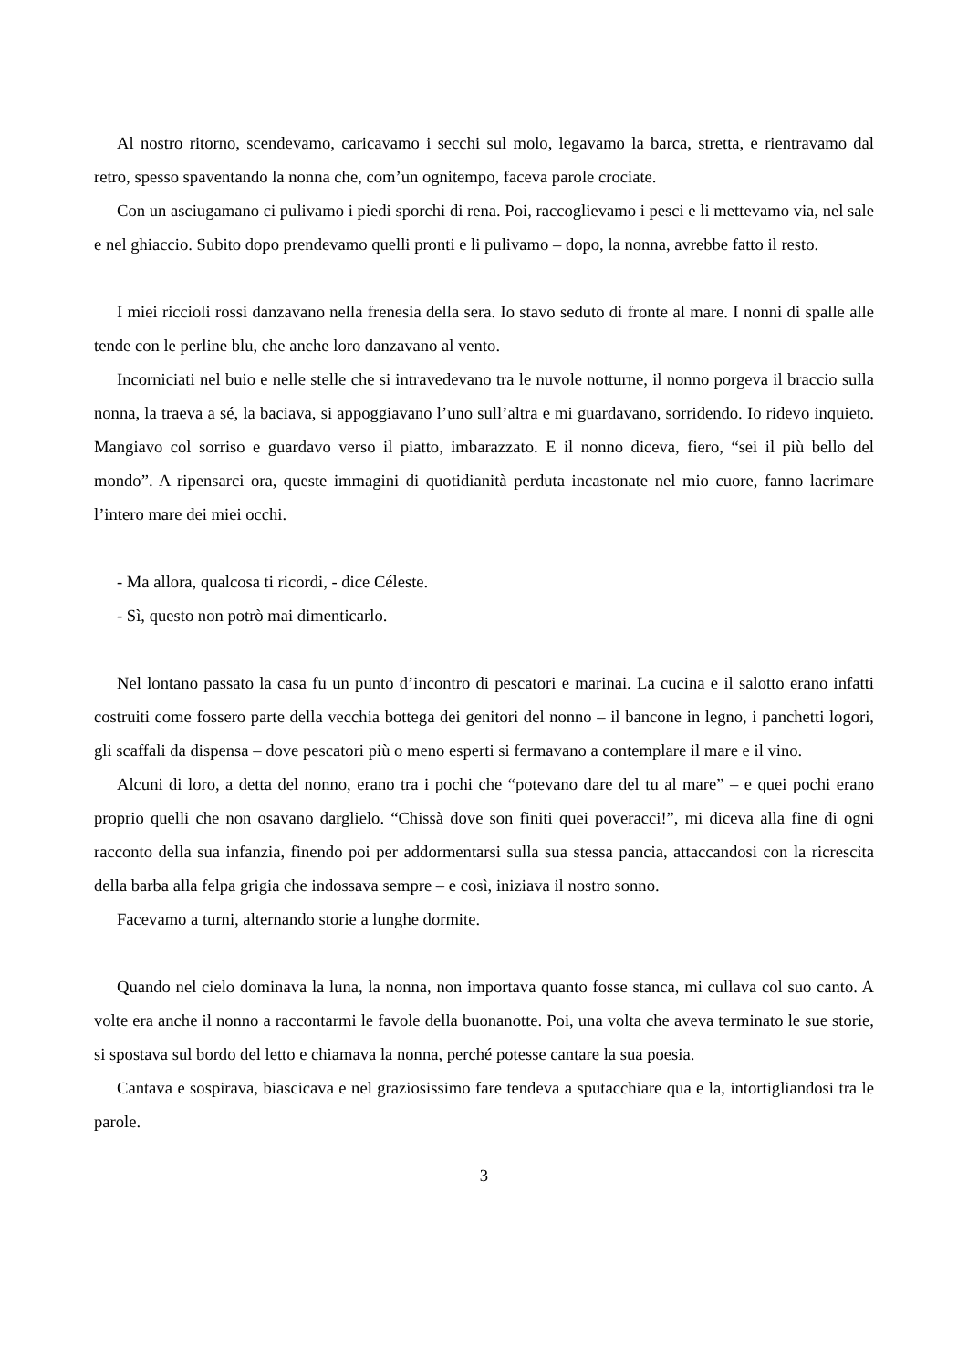Al nostro ritorno, scendevamo, caricavamo i secchi sul molo, legavamo la barca, stretta, e rientravamo dal retro, spesso spaventando la nonna che, com’un ognitempo, faceva parole crociate.
Con un asciugamano ci pulivamo i piedi sporchi di rena. Poi, raccoglievamo i pesci e li mettevamo via, nel sale e nel ghiaccio. Subito dopo prendevamo quelli pronti e li pulivamo – dopo, la nonna, avrebbe fatto il resto.
I miei riccioli rossi danzavano nella frenesia della sera. Io stavo seduto di fronte al mare. I nonni di spalle alle tende con le perline blu, che anche loro danzavano al vento.
Incorniciati nel buio e nelle stelle che si intravedevano tra le nuvole notturne, il nonno porgeva il braccio sulla nonna, la traeva a sé, la baciava, si appoggiavano l’uno sull’altra e mi guardavano, sorridendo. Io ridevo inquieto. Mangiavo col sorriso e guardavo verso il piatto, imbarazzato. E il nonno diceva, fiero, “sei il più bello del mondo”. A ripensarci ora, queste immagini di quotidianità perduta incastonate nel mio cuore, fanno lacrimare l’intero mare dei miei occhi.
- Ma allora, qualcosa ti ricordi, - dice Céleste.
- Sì, questo non potrò mai dimenticarlo.
Nel lontano passato la casa fu un punto d’incontro di pescatori e marinai. La cucina e il salotto erano infatti costruiti come fossero parte della vecchia bottega dei genitori del nonno – il bancone in legno, i panchetti logori, gli scaffali da dispensa – dove pescatori più o meno esperti si fermavano a contemplare il mare e il vino.
Alcuni di loro, a detta del nonno, erano tra i pochi che “potevano dare del tu al mare” – e quei pochi erano proprio quelli che non osavano darglielo. “Chissà dove son finiti quei poveracci!”, mi diceva alla fine di ogni racconto della sua infanzia, finendo poi per addormentarsi sulla sua stessa pancia, attaccandosi con la ricrescita della barba alla felpa grigia che indossava sempre – e così, iniziava il nostro sonno.
Facevamo a turni, alternando storie a lunghe dormite.
Quando nel cielo dominava la luna, la nonna, non importava quanto fosse stanca, mi cullava col suo canto. A volte era anche il nonno a raccontarmi le favole della buonanotte. Poi, una volta che aveva terminato le sue storie, si spostava sul bordo del letto e chiamava la nonna, perché potesse cantare la sua poesia.
Cantava e sospirava, biascicava e nel graziosissimo fare tendeva a sputacchiare qua e la, intortigliandosi tra le parole.
3